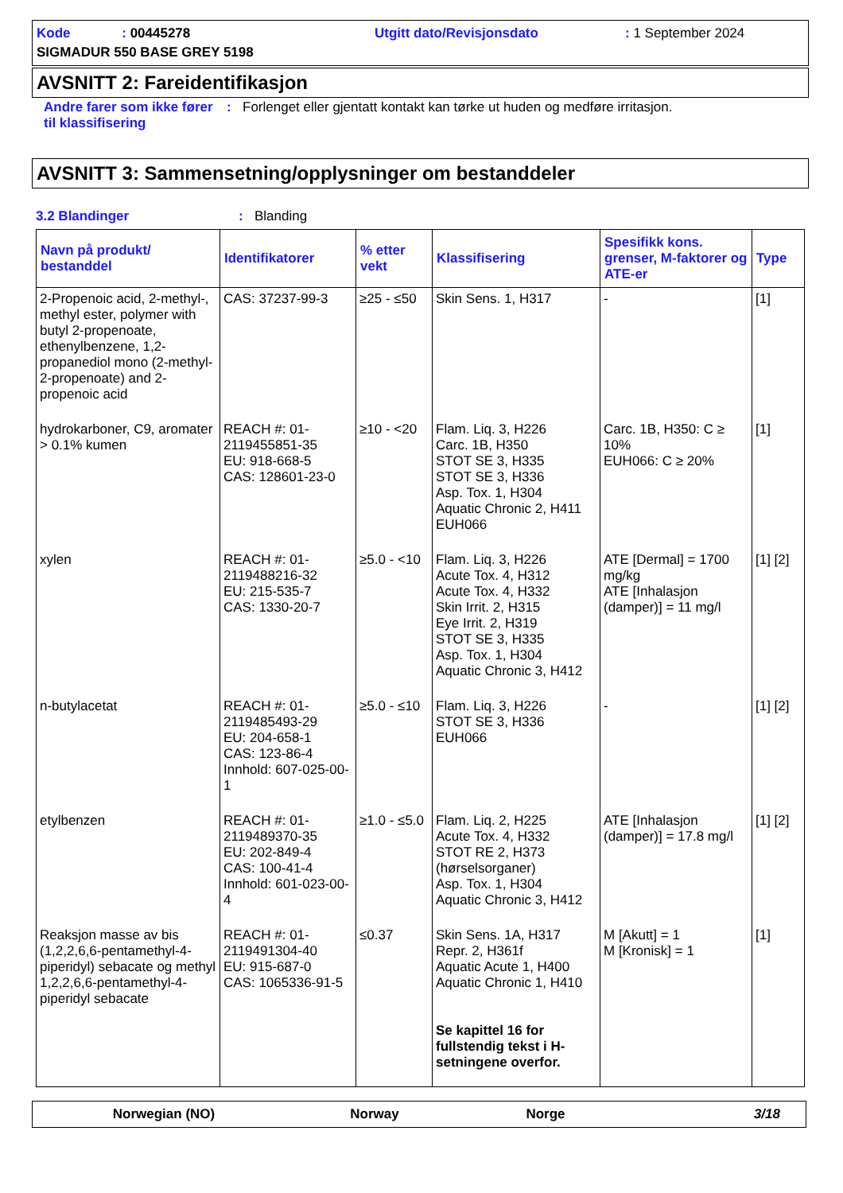Kode : 00445278
Utgitt dato/Revisjonsdato
: 1 September 2024
SIGMADUR 550 BASE GREY 5198
AVSNITT 2: Fareidentifikasjon
Andre farer som ikke fører til klassifisering
: Forlenget eller gjentatt kontakt kan tørke ut huden og medføre irritasjon.
AVSNITT 3: Sammensetning/opplysninger om bestanddeler
3.2 Blandinger : Blanding
| Navn på produkt/ bestanddel | Identifikatorer | % etter vekt | Klassifisering | Spesifikk kons. grenser, M-faktorer og ATE-er | Type |
| --- | --- | --- | --- | --- | --- |
| 2-Propenoic acid, 2-methyl-, methyl ester, polymer with butyl 2-propenoate, ethenylbenzene, 1,2-propanediol mono (2-methyl-2-propenoate) and 2-propenoic acid | CAS: 37237-99-3 | ≥25 - ≤50 | Skin Sens. 1, H317 | - | [1] |
| hydrokarboner, C9, aromater > 0.1% kumen | REACH #: 01-2119455851-35 EU: 918-668-5 CAS: 128601-23-0 | ≥10 - <20 | Flam. Liq. 3, H226 Carc. 1B, H350 STOT SE 3, H335 STOT SE 3, H336 Asp. Tox. 1, H304 Aquatic Chronic 2, H411 EUH066 | Carc. 1B, H350: C ≥ 10% EUH066: C ≥ 20% | [1] |
| xylen | REACH #: 01-2119488216-32 EU: 215-535-7 CAS: 1330-20-7 | ≥5.0 - <10 | Flam. Liq. 3, H226 Acute Tox. 4, H312 Acute Tox. 4, H332 Skin Irrit. 2, H315 Eye Irrit. 2, H319 STOT SE 3, H335 Asp. Tox. 1, H304 Aquatic Chronic 3, H412 | ATE [Dermal] = 1700 mg/kg ATE [Inhalasjon (damper)] = 11 mg/l | [1] [2] |
| n-butylacetat | REACH #: 01-2119485493-29 EU: 204-658-1 CAS: 123-86-4 Innhold: 607-025-00-1 | ≥5.0 - ≤10 | Flam. Liq. 3, H226 STOT SE 3, H336 EUH066 | - | [1] [2] |
| etylbenzen | REACH #: 01-2119489370-35 EU: 202-849-4 CAS: 100-41-4 Innhold: 601-023-00-4 | ≥1.0 - ≤5.0 | Flam. Liq. 2, H225 Acute Tox. 4, H332 STOT RE 2, H373 (hørselsorganer) Asp. Tox. 1, H304 Aquatic Chronic 3, H412 | ATE [Inhalasjon (damper)] = 17.8 mg/l | [1] [2] |
| Reaksjon masse av bis (1,2,2,6,6-pentamethyl-4-piperidyl) sebacate og methyl 1,2,2,6,6-pentamethyl-4-piperidyl sebacate | REACH #: 01-2119491304-40 EU: 915-687-0 CAS: 1065336-91-5 | ≤0.37 | Skin Sens. 1A, H317 Repr. 2, H361f Aquatic Acute 1, H400 Aquatic Chronic 1, H410 Se kapittel 16 for fullstendig tekst i H-setningene overfor. | M [Akutt] = 1 M [Kronisk] = 1 | [1] |
Norwegian (NO) Norway Norge 3/18